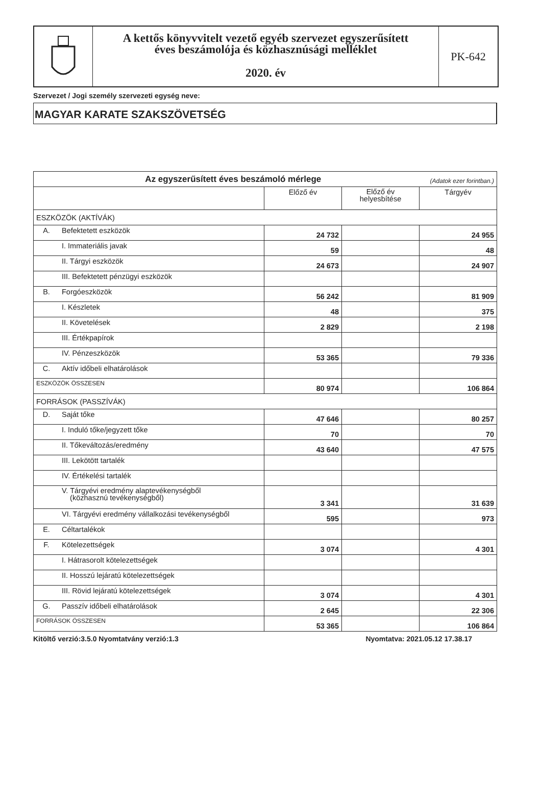A kettős könyvvitelt vezető egyéb szervezet egyszerűsített
éves beszámolója és közhasznúsági melléklet
2020. év
PK-642
Szervezet / Jogi személy szervezeti egység neve:
MAGYAR KARATE SZAKSZÖVETSÉG
| Az egyszerűsített éves beszámoló mérlege (Adatok ezer forintban.) | | | | |
| | | Előző év | Előző év helyesbítése | Tárgyév |
| ESZKÖZÖK (AKTÍVÁK) | | | | |
| A. | Befektetett eszközök | 24 732 | | 24 955 |
| | I. Immateriális javak | 59 | | 48 |
| | II. Tárgyi eszközök | 24 673 | | 24 907 |
| | III. Befektetett pénzügyi eszközök | | | |
| B. | Forgóeszközök | 56 242 | | 81 909 |
| | I. Készletek | 48 | | 375 |
| | II. Követelések | 2 829 | | 2 198 |
| | III. Értékpapírok | | | |
| | IV. Pénzeszközök | 53 365 | | 79 336 |
| C. | Aktív időbeli elhatárolások | | | |
| ESZKÖZÖK ÖSSZESEN | | 80 974 | | 106 864 |
| FORRÁSOK (PASSZÍVÁK) | | | | |
| D. | Saját tőke | 47 646 | | 80 257 |
| | I. Induló tőke/jegyzett tőke | 70 | | 70 |
| | II. Tőkeváltozás/eredmény | 43 640 | | 47 575 |
| | III. Lekötött tartalék | | | |
| | IV. Értékelési tartalék | | | |
| | V. Tárgyévi eredmény alaptevékenységből (közhasznú tevékenységből) | 3 341 | | 31 639 |
| | VI. Tárgyévi eredmény vállalkozási tevékenységből | 595 | | 973 |
| E. | Céltartalékok | | | |
| F. | Kötelezettségek | 3 074 | | 4 301 |
| | I. Hátrasorolt kötelezettségek | | | |
| | II. Hosszú lejáratú kötelezettségek | | | |
| | III. Rövid lejáratú kötelezettségek | 3 074 | | 4 301 |
| G. | Passzív időbeli elhatárolások | 2 645 | | 22 306 |
| FORRÁSOK ÖSSZESEN | | 53 365 | | 106 864 |
Kitöltő verzió:3.5.0 Nyomtatvány verzió:1.3 Nyomtatva: 2021.05.12 17.38.17